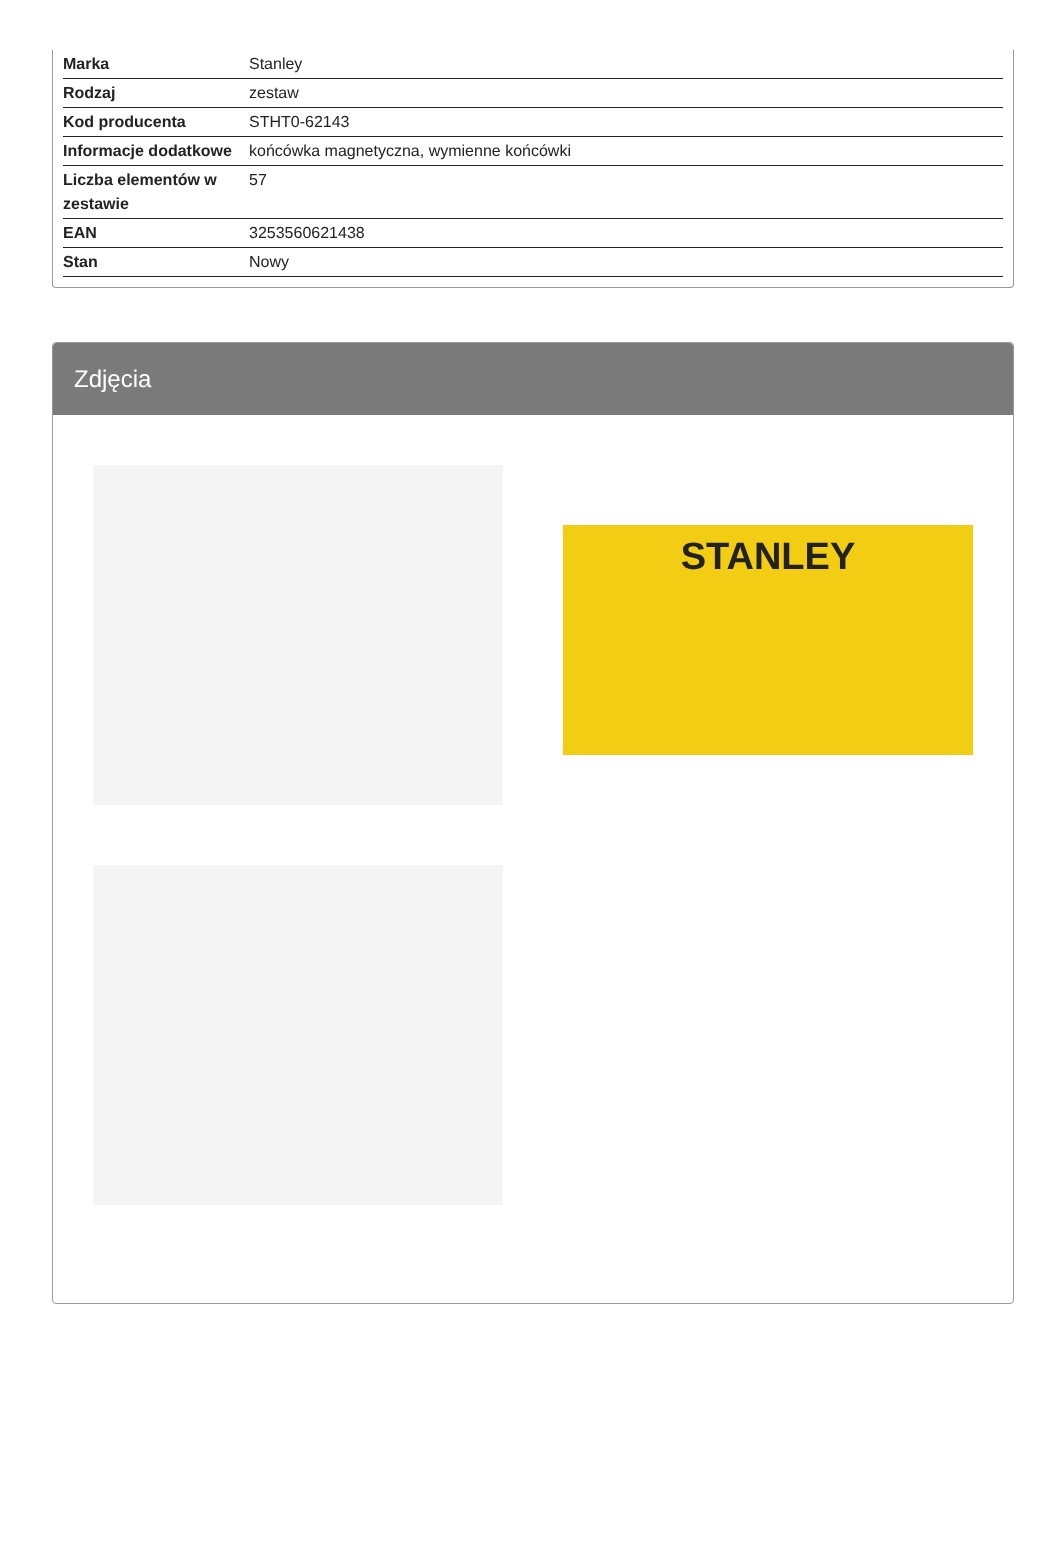| Marka | Stanley |
| Rodzaj | zestaw |
| Kod producenta | STHT0-62143 |
| Informacje dodatkowe | końcówka magnetyczna, wymienne końcówki |
| Liczba elementów w zestawie | 57 |
| EAN | 3253560621438 |
| Stan | Nowy |
Zdjęcia
STANLEY